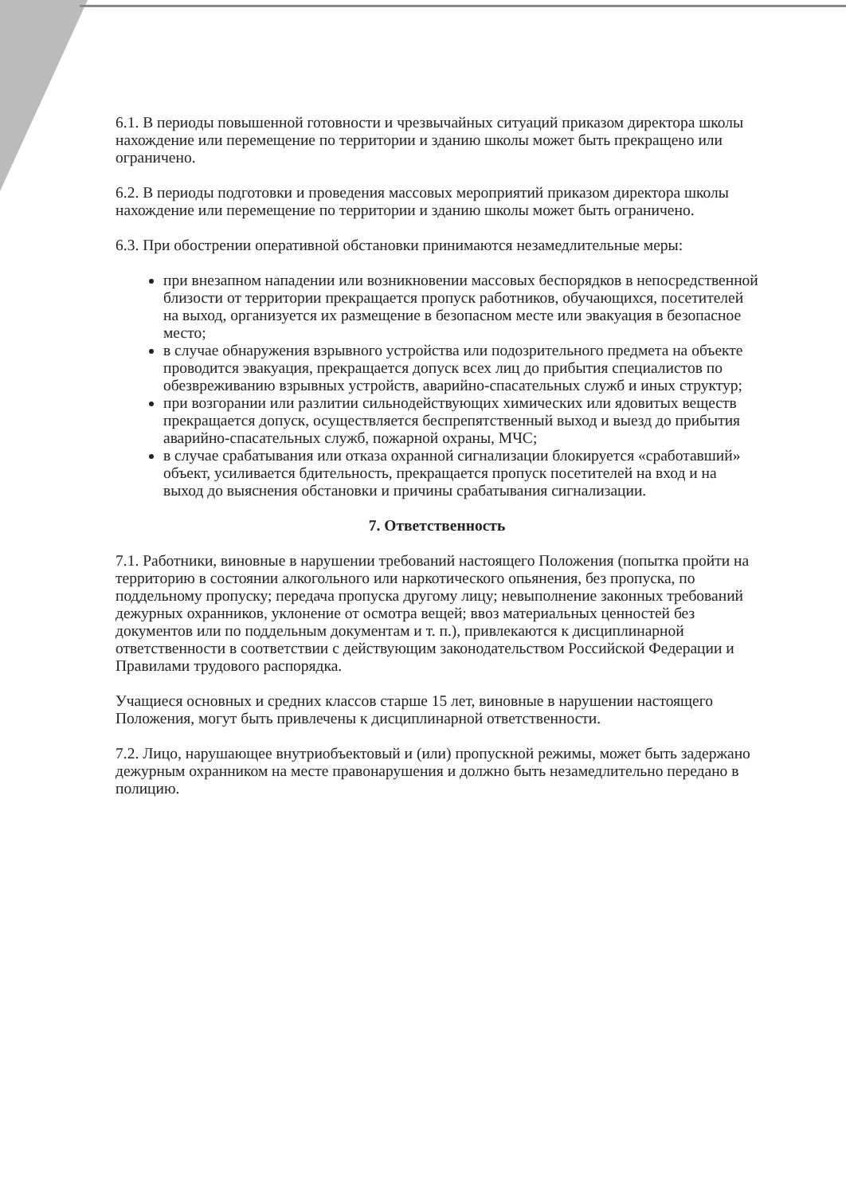6.1. В периоды повышенной готовности и чрезвычайных ситуаций приказом директора школы нахождение или перемещение по территории и зданию школы может быть прекращено или ограничено.
6.2. В периоды подготовки и проведения массовых мероприятий приказом директора школы нахождение или перемещение по территории и зданию школы может быть ограничено.
6.3. При обострении оперативной обстановки принимаются незамедлительные меры:
при внезапном нападении или возникновении массовых беспорядков в непосредственной близости от территории прекращается пропуск работников, обучающихся, посетителей на выход, организуется их размещение в безопасном месте или эвакуация в безопасное место;
в случае обнаружения взрывного устройства или подозрительного предмета на объекте проводится эвакуация, прекращается допуск всех лиц до прибытия специалистов по обезвреживанию взрывных устройств, аварийно-спасательных служб и иных структур;
при возгорании или разлитии сильнодействующих химических или ядовитых веществ прекращается допуск, осуществляется беспрепятственный выход и выезд до прибытия аварийно-спасательных служб, пожарной охраны, МЧС;
в случае срабатывания или отказа охранной сигнализации блокируется «сработавший» объект, усиливается бдительность, прекращается пропуск посетителей на вход и на выход до выяснения обстановки и причины срабатывания сигнализации.
7. Ответственность
7.1. Работники, виновные в нарушении требований настоящего Положения (попытка пройти на территорию в состоянии алкогольного или наркотического опьянения, без пропуска, по поддельному пропуску; передача пропуска другому лицу; невыполнение законных требований дежурных охранников, уклонение от осмотра вещей; ввоз материальных ценностей без документов или по поддельным документам и т. п.), привлекаются к дисциплинарной ответственности в соответствии с действующим законодательством Российской Федерации и Правилами трудового распорядка.
Учащиеся основных и средних классов старше 15 лет, виновные в нарушении настоящего Положения, могут быть привлечены к дисциплинарной ответственности.
7.2. Лицо, нарушающее внутриобъектовый и (или) пропускной режимы, может быть задержано дежурным охранником на месте правонарушения и должно быть незамедлительно передано в полицию.